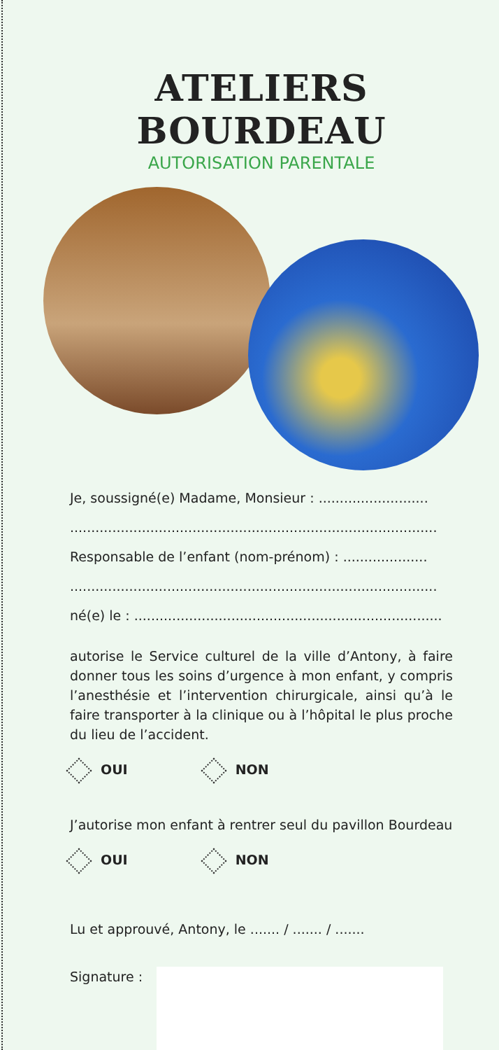ATELIERS BOURDEAU
AUTORISATION PARENTALE
Je, soussigné(e) Madame, Monsieur : ..........................
.......................................................................................
Responsable de l’enfant (nom-prénom) : ....................
.......................................................................................
né(e) le : .........................................................................
autorise le Service culturel de la ville d’Antony, à faire donner tous les soins d’urgence à mon enfant, y compris l’anesthésie et l’intervention chirurgicale, ainsi qu’à le faire transporter à la clinique ou à l’hôpital le plus proche du lieu de l’accident.
OUI NON
J’autorise mon enfant à rentrer seul du pavillon Bourdeau
OUI NON
Lu et approuvé, Antony, le ....... / ....... / .......
Signature :